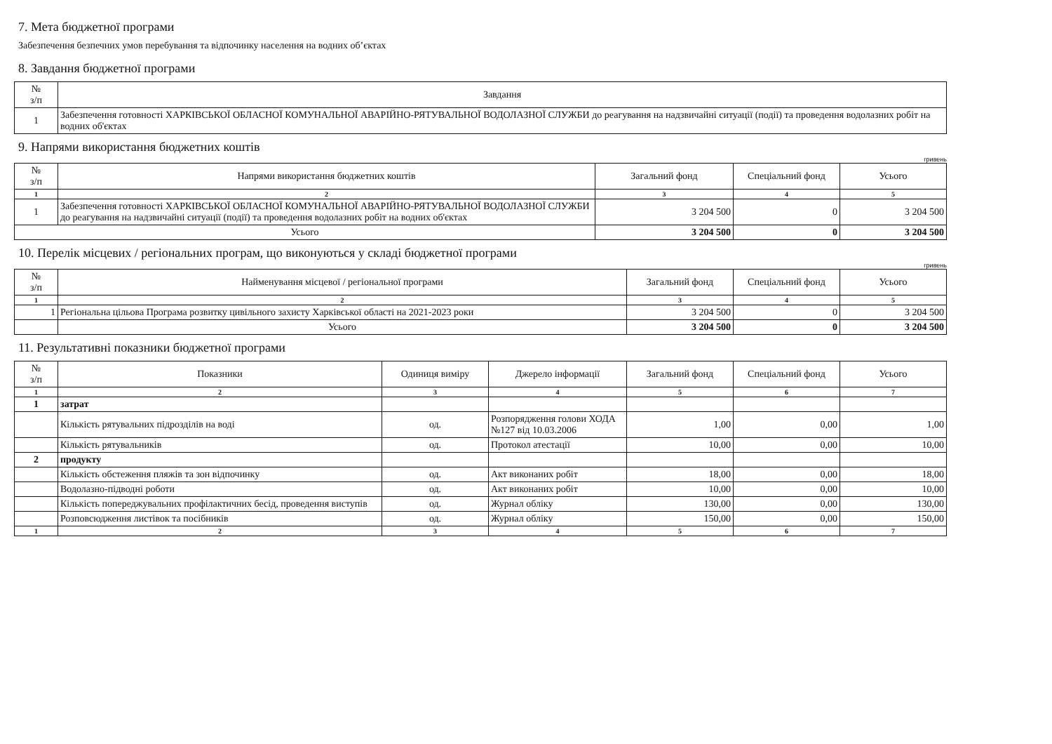7. Мета бюджетної програми
Забезпечення безпечних умов перебування та відпочинку населення на водних об’єктах
8. Завдання бюджетної програми
| № з/п | Завдання |
| --- | --- |
| 1 | Забезпечення готовності ХАРКІВСЬКОЇ ОБЛАСНОЇ КОМУНАЛЬНОЇ АВАРІЙНО-РЯТУВАЛЬНОЇ ВОДОЛАЗНОЇ СЛУЖБИ до реагування на надзвичайні ситуації (події) та проведення водолазних робіт на водних об'єктах |
9. Напрями використання бюджетних коштів
гривень
| № з/п | Напрями використання бюджетних коштів | Загальний фонд | Спеціальний фонд | Усього |
| --- | --- | --- | --- | --- |
| 1 | 2 | 3 | 4 | 5 |
| 1 | Забезпечення готовності ХАРКІВСЬКОЇ ОБЛАСНОЇ КОМУНАЛЬНОЇ АВАРІЙНО-РЯТУВАЛЬНОЇ ВОДОЛАЗНОЇ СЛУЖБИ до реагування на надзвичайні ситуації (події) та проведення водолазних робіт на водних об'єктах | 3 204 500 | 0 | 3 204 500 |
| Усього | | 3 204 500 | 0 | 3 204 500 |
10. Перелік місцевих / регіональних програм, що виконуються у складі бюджетної програми
гривень
| № з/п | Найменування місцевої / регіональної програми | Загальний фонд | Спеціальний фонд | Усього |
| --- | --- | --- | --- | --- |
| 1 | 2 | 3 | 4 | 5 |
| 1 | Регіональна цільова Програма розвитку цивільного захисту Харківської області на 2021-2023 роки | 3 204 500 | 0 | 3 204 500 |
| | Усього | 3 204 500 | 0 | 3 204 500 |
11. Результативні показники бюджетної програми
| № з/п | Показники | Одиниця виміру | Джерело інформації | Загальний фонд | Спеціальний фонд | Усього |
| --- | --- | --- | --- | --- | --- | --- |
| 1 | 2 | 3 | 4 | 5 | 6 | 7 |
| 1 | затрат | | | | | |
| | Кількість рятувальних підрозділів на воді | од. | Розпорядження голови ХОДА №127 від 10.03.2006 | 1,00 | 0,00 | 1,00 |
| | Кількість рятувальників | од. | Протокол атестації | 10,00 | 0,00 | 10,00 |
| 2 | продукту | | | | | |
| | Кількість обстеження пляжів та зон відпочинку | од. | Акт виконаних робіт | 18,00 | 0,00 | 18,00 |
| | Водолазно-підводні роботи | од. | Акт виконаних робіт | 10,00 | 0,00 | 10,00 |
| | Кількість попереджувальних профілактичних бесід, проведення виступів | од. | Журнал обліку | 130,00 | 0,00 | 130,00 |
| | Розповсюдження листівок та посібників | од. | Журнал обліку | 150,00 | 0,00 | 150,00 |
| 1 | 2 | 3 | 4 | 5 | 6 | 7 |